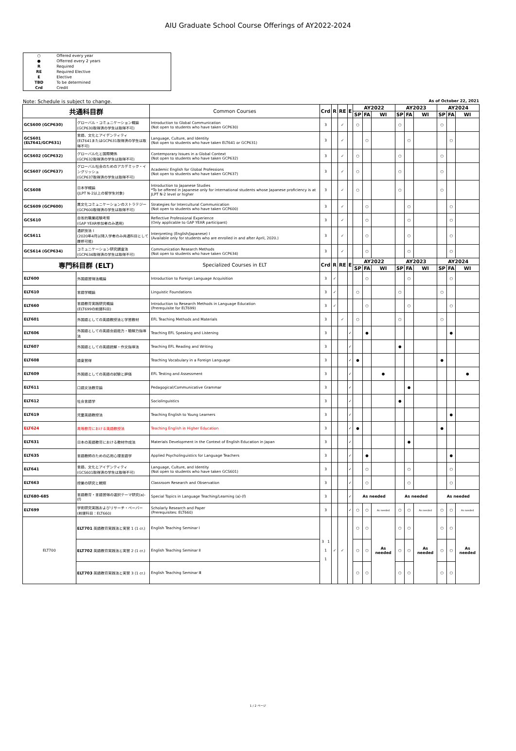AIU Graduate School Course Offerings of AY2022-2024
| ○ | Offered every year |
| ● | Offerred every 2 years |
| R | Required |
| RE | Required Elective |
| E | Elective |
| TBD | To be determined |
| Crd | Credit |
Note: Schedule is subject to change. As of October 22, 2021
| 共通科目群 | | Common Courses | Crd | R | RE | E | AY2022 | | | AY2023 | | | AY2024 | | |
| --- | --- | --- | --- | --- | --- | --- | --- | --- | --- | --- | --- | --- | --- | --- | --- |
| | | | | | | | SP | FA | WI | SP | FA | WI | SP | FA | WI |
| GCS600 (GCP630) | グローバル・コミュニケーション概論 (GCP630取得済の学生は取得不可) | Introduction to Global Communication (Not open to students who have taken GCP630) | 3 | | ✓ | | ○ | | | ○ | | | ○ | | |
| GCS601 (ELT641/GCP631) | 言語、文化とアイデンティティ (ELT641またはGCP631取得済の学生は取得不可) | Language, Culture, and Identity (Not open to students who have taken ELT641 or GCP631) | 3 | | ✓ | | | ○ | | | ○ | | | ○ | |
| GCS602 (GCP632) | グローバル化と国際関係 (GCP632取得済の学生は取得不可) | Contemporary Issues in a Global Context (Not open to students who have taken GCP632) | 3 | | ✓ | | ○ | | | ○ | | | ○ | | |
| GCS607 (GCP637) | グローバル社会のためのアカデミック・イングリッシュ (GCP637取得済の学生は取得不可) | Academic English for Global Professions (Not open to students who have taken GCP637) | 3 | | ✓ | | ○ | | | ○ | | | ○ | | |
| GCS608 | 日本学概論 (JLPT N-2以上の留学生対象) | Introduction to Japanese Studies *To be offered in Japanese only for international students whose Japanese proficiency is at JLPT N-2 level or higher | 3 | | ✓ | | ○ | | | ○ | | | ○ | | |
| GCS609 (GCP600) | 異文化コミュニケーションのストラテジー (GCP600取得済の学生は取得不可) | Strategies for Intercultural Communication (Not open to students who have taken GCP600) | 3 | | ✓ | | | ○ | | | ○ | | | ○ | |
| GCS610 | 自省的職業経験考察 (GAP YEAR参加者のみ適用) | Reflective Professional Experience (Only applicable to GAP YEAR participant) | 3 | | ✓ | | | ○ | | | ○ | | | ○ | |
| GCS611 | 通訳技法 I (2020年4月以降入学者のみ共通科目として履修可能) | Interpreting (English/Japanese) I (Available only for students who are enrolled in and after April, 2020.) | 3 | | ✓ | | | ○ | | | ○ | | | ○ | |
| GCS614 (GCP634) | コミュニケーション研究調査法 (GCP634取得済の学生は取得不可) | Communication Research Methods (Not open to students who have taken GCP634) | 3 | | ✓ | | | ○ | | | ○ | | | ○ | |
| 専門科目群 (ELT) | | Specialized Courses in ELT | Crd | R | RE | E | AY2022 | | | AY2023 | | | AY2024 | | |
| | | | | | | | SP | FA | WI | SP | FA | WI | SP | FA | WI |
| ELT600 | 外国語習得法概論 | Introduction to Foreign Language Acquisition | 3 | ✓ | | | | ○ | | | ○ | | | ○ | |
| ELT610 | 言語学概論 | Linguistic Foundations | 3 | ✓ | | | ○ | | | ○ | | | ○ | | |
| ELT660 | 言語教育実践研究概論 (ELT699の前提科目) | Introduction to Research Methods in Language Education (Prerequisite for ELT699) | 3 | ✓ | | | | ○ | | | ○ | | | ○ | |
| ELT601 | 外国語としての英語教授法と学習教材 | EFL Teaching Methods and Materials | 3 | | ✓ | | ○ | | | ○ | | | ○ | | |
| ELT606 | 外国語としての英語会話能力・聴解力指導法 | Teaching EFL Speaking and Listening | 3 | | | ✓ | | ● | | | | | | ● | |
| ELT607 | 外国語としての英語読解・作文指導法 | Teaching EFL Reading and Writing | 3 | | | ✓ | | | | ● | | | | | |
| ELT608 | 語彙習得 | Teaching Vocabulary in a Foreign Language | 3 | | | ✓ | ● | | | | | | ● | | |
| ELT609 | 外国語としての英語の試験と評価 | EFL Testing and Assessment | 3 | | | ✓ | | | ● | | | | | | ● |
| ELT611 | 口語文法教育論 | Pedagogical/Communicative Grammar | 3 | | | ✓ | | | | | ● | | | | |
| ELT612 | 社会言語学 | Sociolinguistics | 3 | | | ✓ | | | | ● | | | | | |
| ELT619 | 児童英語教授法 | Teaching English to Young Learners | 3 | | | ✓ | | | | | | | | ● | |
| ELT624 | 高等教育における英語教授法 | Teaching English in Higher Education | 3 | | | ✓ | ● | | | | | | ● | | |
| ELT631 | 日本の英語教育における教材作成法 | Materials Development in the Context of English Education in Japan | 3 | | | ✓ | | | | | ● | | | | |
| ELT635 | 言語教師のための応用心理言語学 | Applied Psycholinguistics for Language Teachers | 3 | | | ✓ | | ● | | | | | | ● | |
| ELT641 | 言語、文化とアイデンティティ (GCS601取得済の学生は取得不可) | Language, Culture, and Identity (Not open to students who have taken GCS601) | 3 | | | ✓ | | ○ | | | ○ | | | ○ | |
| ELT663 | 授業の研究と観察 | Classroom Research and Observation | 3 | | | ✓ | | ○ | | | ○ | | | ○ | |
| ELT680-685 | 言語教育・言語習得の選択テーマ研究(a)-(f) | Special Topics in Language Teaching/Learning (a)-(f) | 3 | | | ✓ | As needed | | | As needed | | | As needed | | |
| ELT699 | 学術研究実践およびリサーチ・ペーパー (前提科目：ELT660) | Scholarly Research and Paper (Prerequisites: ELT660) | 3 | | | ✓ | ○ | ○ | As needed | ○ | ○ | As needed | ○ | ○ | As needed |
| ELT700 | ELT701 英語教育実践法と実習 1 (1 cr.) | English Teaching Seminar Ⅰ | 3 1 1 1 | ✓ | ✓ | | ○ | ○ | As needed | ○ | ○ | As needed | ○ | ○ | As needed |
| | ELT702 英語教育実践法と実習 2 (1 cr.) | English Teaching Seminar Ⅱ | | | | | ○ | ○ | | ○ | ○ | | ○ | ○ | |
| | ELT703 英語教育実践法と実習 3 (1 cr.) | English Teaching Seminar Ⅲ | | | | | ○ | ○ | | ○ | ○ | | ○ | ○ | |
1 / 2 ページ